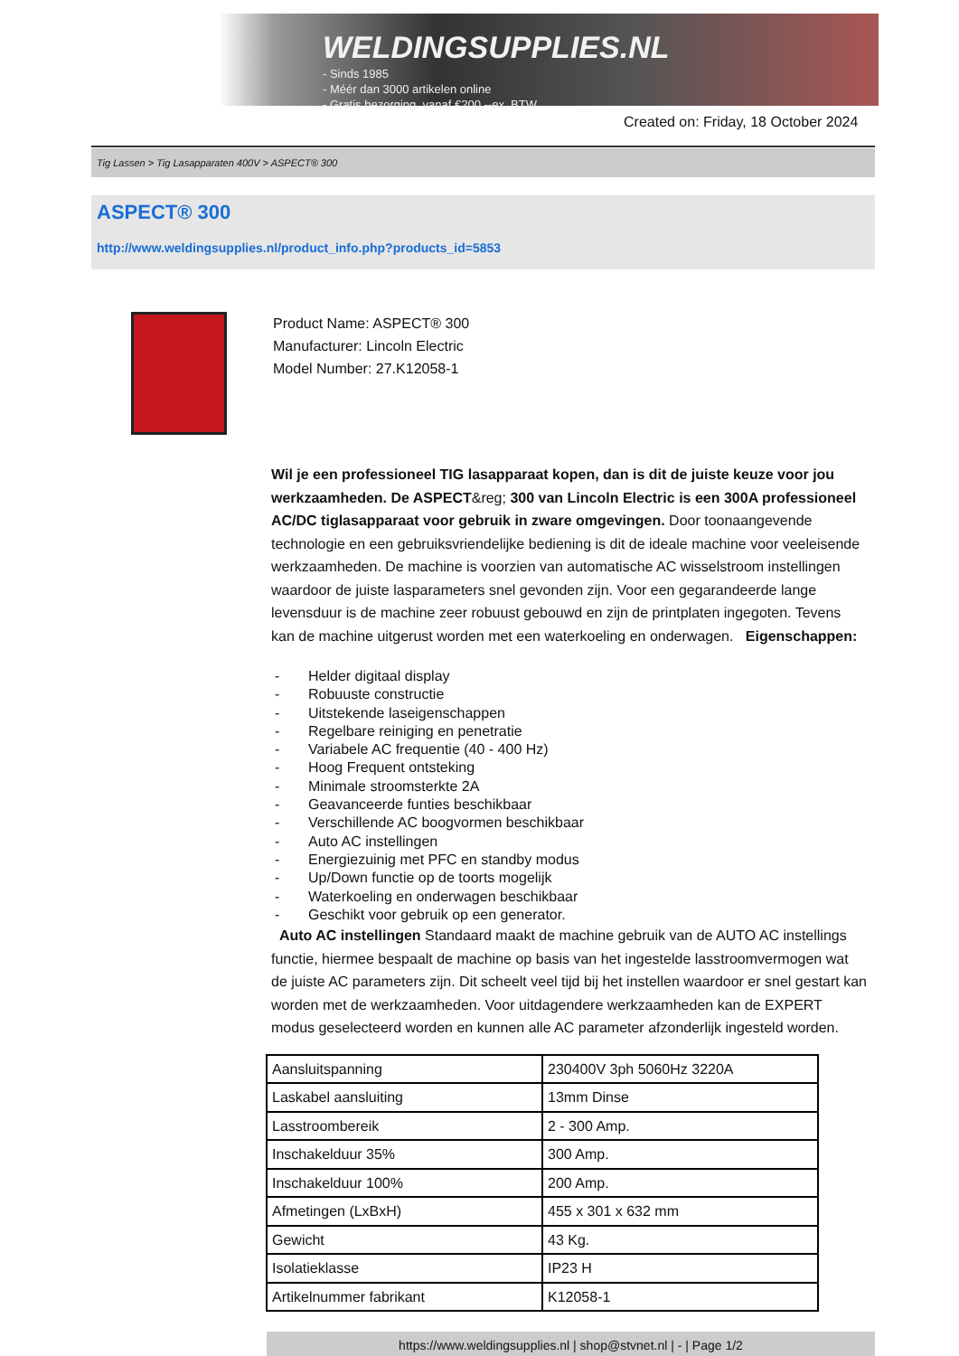WELDINGSUPPLIES.NL
- Sinds 1985
- Méér dan 3000 artikelen online
- Gratis bezorging, vanaf €200,--ex. BTW
Created on: Friday, 18 October 2024
Tig Lassen > Tig Lasapparaten 400V > ASPECT® 300
ASPECT® 300
http://www.weldingsupplies.nl/product_info.php?products_id=5853
Product Name: ASPECT® 300
Manufacturer: Lincoln Electric
Model Number: 27.K12058-1
Wil je een professioneel TIG lasapparaat kopen, dan is dit de juiste keuze voor jou werkzaamheden. De ASPECT&reg; 300 van Lincoln Electric is een 300A professioneel AC/DC tiglasapparaat voor gebruik in zware omgevingen. Door toonaangevende technologie en een gebruiksvriendelijke bediening is dit de ideale machine voor veeleisende werkzaamheden. De machine is voorzien van automatische AC wisselstroom instellingen waardoor de juiste lasparameters snel gevonden zijn. Voor een gegarandeerde lange levensduur is de machine zeer robuust gebouwd en zijn de printplaten ingegoten. Tevens kan de machine uitgerust worden met een waterkoeling en onderwagen. Eigenschappen:
- Helder digitaal display
- Robuuste constructie
- Uitstekende laseigenschappen
- Regelbare reiniging en penetratie
- Variabele AC frequentie (40 - 400 Hz)
- Hoog Frequent ontsteking
- Minimale stroomsterkte 2A
- Geavanceerde funties beschikbaar
- Verschillende AC boogvormen beschikbaar
- Auto AC instellingen
- Energiezuinig met PFC en standby modus
- Up/Down functie op de toorts mogelijk
- Waterkoeling en onderwagen beschikbaar
- Geschikt voor gebruik op een generator.
Auto AC instellingen Standaard maakt de machine gebruik van de AUTO AC instellings functie, hiermee bespaalt de machine op basis van het ingestelde lasstroomvermogen wat de juiste AC parameters zijn. Dit scheelt veel tijd bij het instellen waardoor er snel gestart kan worden met de werkzaamheden. Voor uitdagendere werkzaamheden kan de EXPERT modus geselecteerd worden en kunnen alle AC parameter afzonderlijk ingesteld worden.
| Aansluitspanning | 230400V 3ph 5060Hz 3220A |
| Laskabel aansluiting | 13mm Dinse |
| Lasstroombereik | 2 - 300 Amp. |
| Inschakelduur 35% | 300 Amp. |
| Inschakelduur 100% | 200 Amp. |
| Afmetingen (LxBxH) | 455 x 301 x 632 mm |
| Gewicht | 43 Kg. |
| Isolatieklasse | IP23 H |
| Artikelnummer fabrikant | K12058-1 |
https://www.weldingsupplies.nl | shop@stvnet.nl | - | Page 1/2